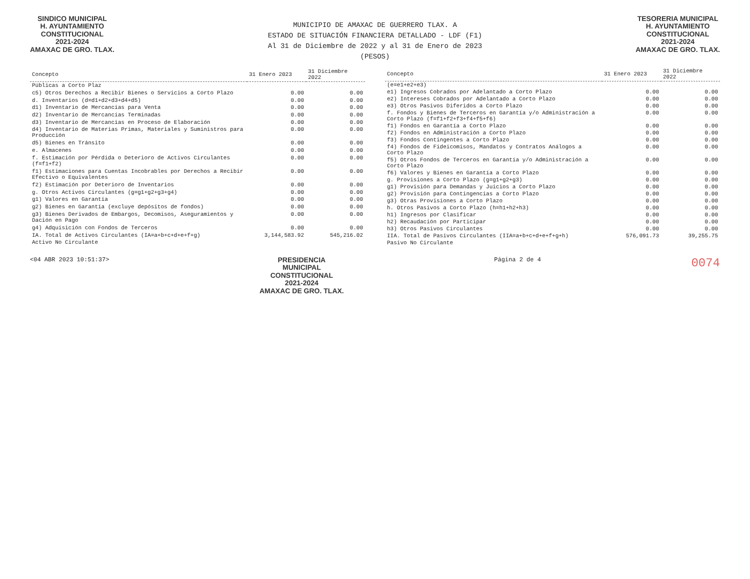SINDICO MUNICIPAL
H. AYUNTAMIENTO
CONSTITUCIONAL
2021-2024
AMAXAC DE GRO. TLAX.
MUNICIPIO DE AMAXAC DE GUERRERO TLAX. A
ESTADO DE SITUACIÓN FINANCIERA DETALLADO - LDF (F1)
Al 31 de Diciembre de 2022 y al 31 de Enero de 2023
(PESOS)
TESORERIA MUNICIPAL
H. AYUNTAMIENTO
CONSTITUCIONAL
2021-2024
AMAXAC DE GRO. TLAX.
| Concepto | 31 Enero 2023 | 31 Diciembre 2022 |
| --- | --- | --- |
| Públicas a Corto Plaz | | |
| c5) Otros Derechos a Recibir Bienes o Servicios a Corto Plazo | 0.00 | 0.00 |
| d. Inventarios (d=d1+d2+d3+d4+d5) | 0.00 | 0.00 |
| d1) Inventario de Mercancías para Venta | 0.00 | 0.00 |
| d2) Inventario de Mercancías Terminadas | 0.00 | 0.00 |
| d3) Inventario de Mercancías en Proceso de Elaboración | 0.00 | 0.00 |
| d4) Inventario de Materias Primas, Materiales y Suministros para Producción | 0.00 | 0.00 |
| d5) Bienes en Tránsito | 0.00 | 0.00 |
| e. Almacenes | 0.00 | 0.00 |
| f. Estimación por Pérdida o Deterioro de Activos Circulantes (f=f1+f2) | 0.00 | 0.00 |
| f1) Estimaciones para Cuentas Incobrables por Derechos a Recibir Efectivo o Equivalentes | 0.00 | 0.00 |
| f2) Estimación por Deterioro de Inventarios | 0.00 | 0.00 |
| g. Otros Activos Circulantes (g=g1+g2+g3+g4) | 0.00 | 0.00 |
| g1) Valores en Garantía | 0.00 | 0.00 |
| g2) Bienes en Garantía (excluye depósitos de fondos) | 0.00 | 0.00 |
| g3) Bienes Derivados de Embargos, Decomisos, Aseguramientos y Dación en Pago | 0.00 | 0.00 |
| g4) Adquisición con Fondos de Terceros | 0.00 | 0.00 |
| IA. Total de Activos Circulantes (IA=a+b+c+d+e+f+g) | 3,144,583.92 | 545,216.02 |
| Activo No Circulante | | |
| Concepto | 31 Enero 2023 | 31 Diciembre 2022 |
| --- | --- | --- |
| (e=e1+e2+e3) | | |
| e1) Ingresos Cobrados por Adelantado a Corto Plazo | 0.00 | 0.00 |
| e2) Intereses Cobrados por Adelantado a Corto Plazo | 0.00 | 0.00 |
| e3) Otros Pasivos Diferidos a Corto Plazo | 0.00 | 0.00 |
| f. Fondos y Bienes de Terceros en Garantía y/o Administración a Corto Plazo (f=f1+f2+f3+f4+f5+f6) | 0.00 | 0.00 |
| f1) Fondos en Garantía a Corto Plazo | 0.00 | 0.00 |
| f2) Fondos en Administración a Corto Plazo | 0.00 | 0.00 |
| f3) Fondos Contingentes a Corto Plazo | 0.00 | 0.00 |
| f4) Fondos de Fideicomisos, Mandatos y Contratos Análogos a Corto Plazo | 0.00 | 0.00 |
| f5) Otros Fondos de Terceros en Garantía y/o Administración a Corto Plazo | 0.00 | 0.00 |
| f6) Valores y Bienes en Garantía a Corto Plazo | 0.00 | 0.00 |
| g. Provisiones a Corto Plazo (g=g1+g2+g3) | 0.00 | 0.00 |
| g1) Provisión para Demandas y Juicios a Corto Plazo | 0.00 | 0.00 |
| g2) Provisión para Contingencias a Corto Plazo | 0.00 | 0.00 |
| g3) Otras Provisiones a Corto Plazo | 0.00 | 0.00 |
| h. Otros Pasivos a Corto Plazo (h=h1+h2+h3) | 0.00 | 0.00 |
| h1) Ingresos por Clasificar | 0.00 | 0.00 |
| h2) Recaudación por Participar | 0.00 | 0.00 |
| h3) Otros Pasivos Circulantes | 0.00 | 0.00 |
| IIA. Total de Pasivos Circulantes (IIA=a+b+c+d+e+f+g+h) | 576,091.73 | 39,255.75 |
| Pasivo No Circulante | | |
<04 ABR 2023 10:51:37>
PRESIDENCIA
MUNICIPAL
CONSTITUCIONAL
2021-2024
AMAXAC DE GRO. TLAX.
Página 2 de 4
0074